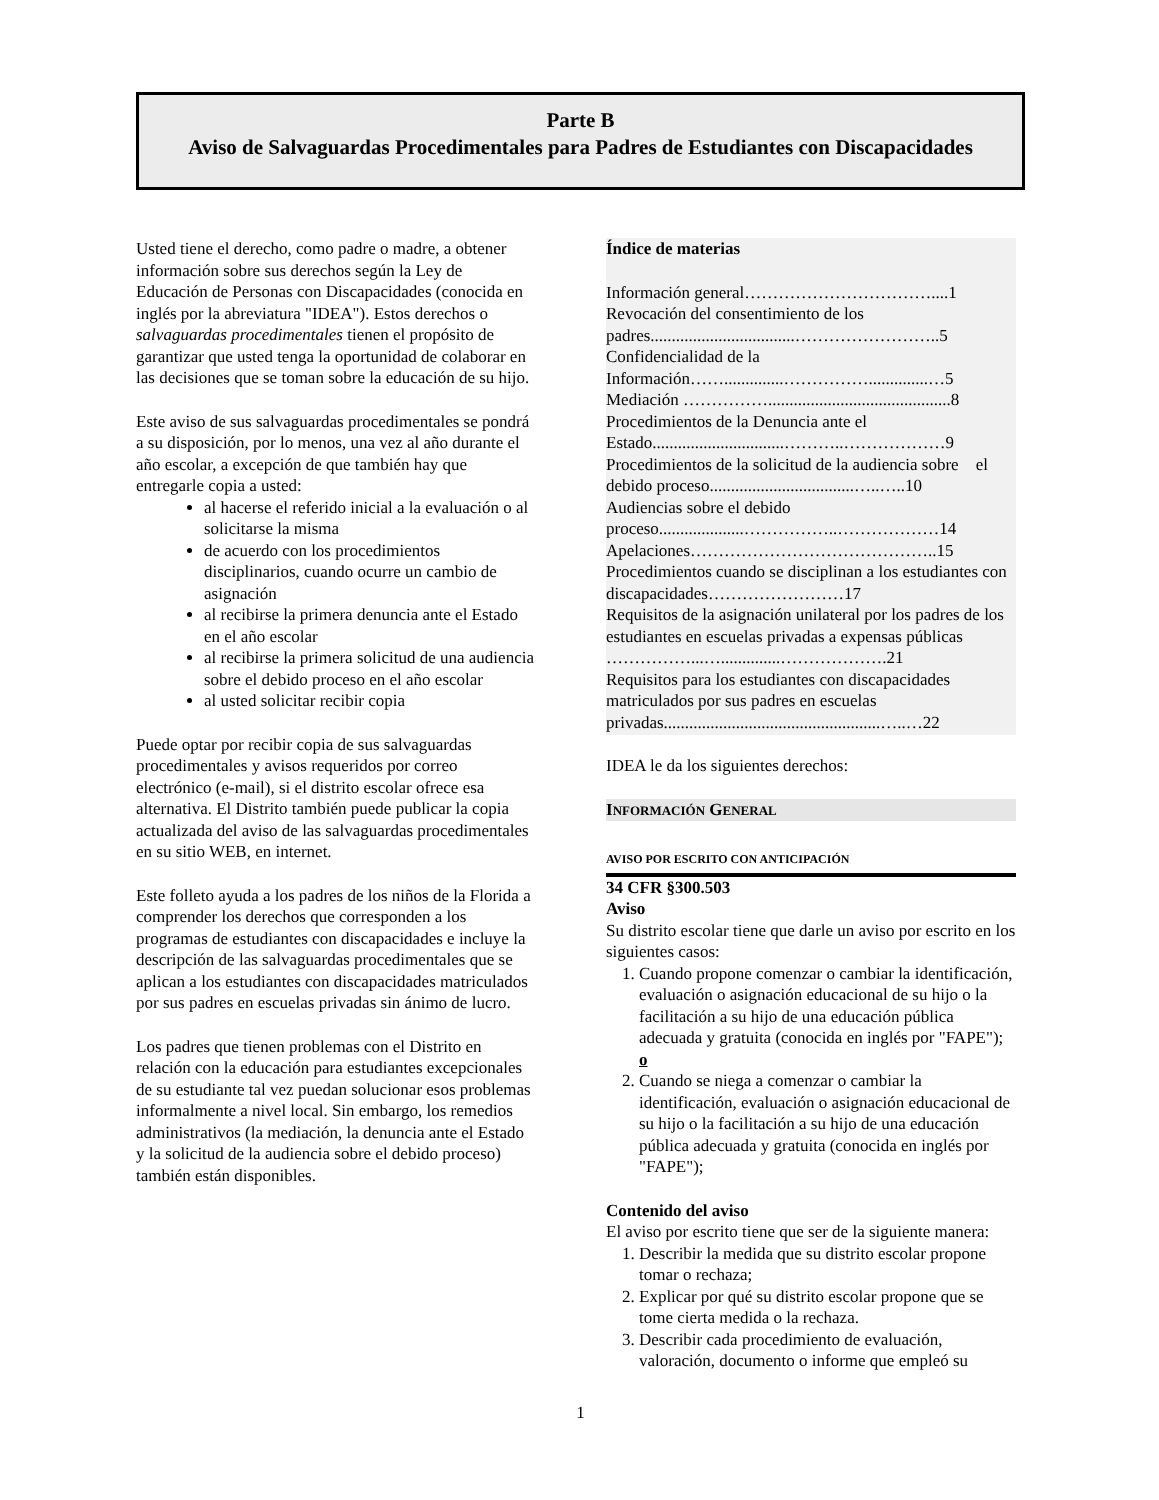Parte B
Aviso de Salvaguardas Procedimentales para Padres de Estudiantes con Discapacidades
Usted tiene el derecho, como padre o madre, a obtener información sobre sus derechos según la Ley de Educación de Personas con Discapacidades (conocida en inglés por la abreviatura "IDEA"). Estos derechos o salvaguardas procedimentales tienen el propósito de garantizar que usted tenga la oportunidad de colaborar en las decisiones que se toman sobre la educación de su hijo.
Este aviso de sus salvaguardas procedimentales se pondrá a su disposición, por lo menos, una vez al año durante el año escolar, a excepción de que también hay que entregarle copia a usted:
al hacerse el referido inicial a la evaluación o al solicitarse la misma
de acuerdo con los procedimientos disciplinarios, cuando ocurre un cambio de asignación
al recibirse la primera denuncia ante el Estado en el año escolar
al recibirse la primera solicitud de una audiencia sobre el debido proceso en el año escolar
al usted solicitar recibir copia
Puede optar por recibir copia de sus salvaguardas procedimentales y avisos requeridos por correo electrónico (e-mail), si el distrito escolar ofrece esa alternativa. El Distrito también puede publicar la copia actualizada del aviso de las salvaguardas procedimentales en su sitio WEB, en internet.
Este folleto ayuda a los padres de los niños de la Florida a comprender los derechos que corresponden a los programas de estudiantes con discapacidades e incluye la descripción de las salvaguardas procedimentales que se aplican a los estudiantes con discapacidades matriculados por sus padres en escuelas privadas sin ánimo de lucro.
Los padres que tienen problemas con el Distrito en relación con la educación para estudiantes excepcionales de su estudiante tal vez puedan solucionar esos problemas informalmente a nivel local. Sin embargo, los remedios administrativos (la mediación, la denuncia ante el Estado y la solicitud de la audiencia sobre el debido proceso) también están disponibles.
Índice de materias
Información general……………………………....1
Revocación del consentimiento de los padres..................................……………………..5
Confidencialidad de la Información……..............……………..............…5
Mediación ……………...........................................8
Procedimientos de la Denuncia ante el Estado...............................………..………………9
Procedimientos de la solicitud de la audiencia sobre el debido proceso..................................…..…..10
Audiencias sobre el debido proceso....................……………..………………14
Apelaciones……………………………………..15
Procedimientos cuando se disciplinan a los estudiantes con discapacidades……………………17
Requisitos de la asignación unilateral por los padres de los estudiantes en escuelas privadas a expensas públicas ……………...…..............……………….21
Requisitos para los estudiantes con discapacidades matriculados por sus padres en escuelas privadas...................................................…..…22
IDEA le da los siguientes derechos:
INFORMACIÓN GENERAL
AVISO POR ESCRITO CON ANTICIPACIÓN
34 CFR §300.503
Aviso
Su distrito escolar tiene que darle un aviso por escrito en los siguientes casos:
1. Cuando propone comenzar o cambiar la identificación, evaluación o asignación educacional de su hijo o la facilitación a su hijo de una educación pública adecuada y gratuita (conocida en inglés por "FAPE"); o
2. Cuando se niega a comenzar o cambiar la identificación, evaluación o asignación educacional de su hijo o la facilitación a su hijo de una educación pública adecuada y gratuita (conocida en inglés por "FAPE");
Contenido del aviso
El aviso por escrito tiene que ser de la siguiente manera:
1. Describir la medida que su distrito escolar propone tomar o rechaza;
2. Explicar por qué su distrito escolar propone que se tome cierta medida o la rechaza.
3. Describir cada procedimiento de evaluación, valoración, documento o informe que empleó su
1